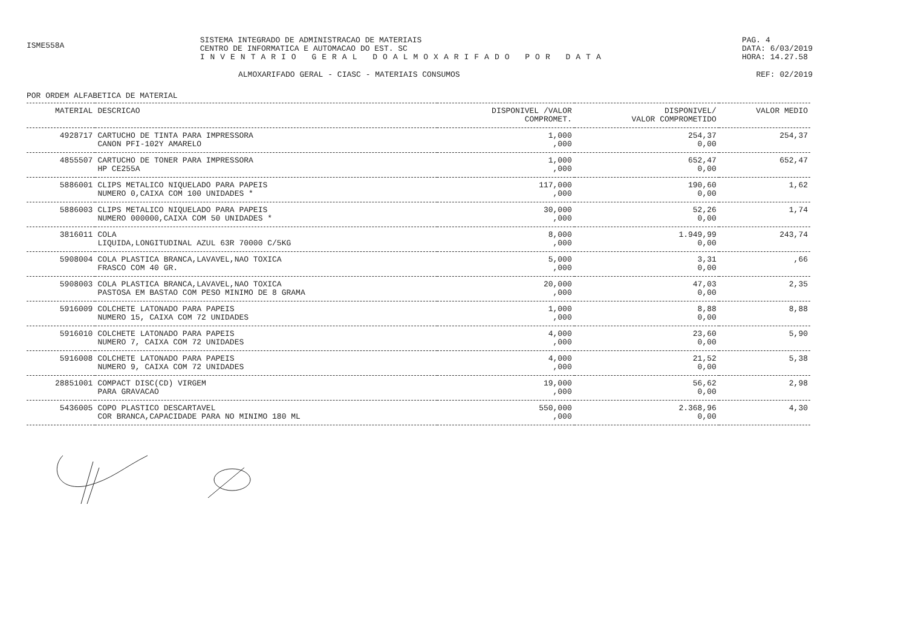ISME558A
SISTEMA INTEGRADO DE ADMINISTRACAO DE MATERIAIS
CENTRO DE INFORMATICA E AUTOMACAO DO EST. SC
INVENTARIO GERAL DOALMOXARIFADO POR DATA
PAG. 4
DATA: 6/03/2019
HORA: 14.27.58
ALMOXARIFADO GERAL - CIASC - MATERIAIS CONSUMOS
REF: 02/2019
POR ORDEM ALFABETICA DE MATERIAL
| MATERIAL | DESCRICAO | DISPONIVEL /VALOR COMPROMET. | DISPONIVEL/ VALOR COMPROMETIDO | VALOR MEDIO |
| --- | --- | --- | --- | --- |
| 4928717 | CARTUCHO DE TINTA PARA IMPRESSORA CANON PFI-102Y AMARELO | 1,000 ,000 | 254,37 0,00 | 254,37 |
| 4855507 | CARTUCHO DE TONER PARA IMPRESSORA HP CE255A | 1,000 ,000 | 652,47 0,00 | 652,47 |
| 5886001 | CLIPS METALICO NIQUELADO PARA PAPEIS NUMERO 0,CAIXA COM 100 UNIDADES * | 117,000 ,000 | 190,60 0,00 | 1,62 |
| 5886003 | CLIPS METALICO NIQUELADO PARA PAPEIS NUMERO 000000,CAIXA COM 50 UNIDADES * | 30,000 ,000 | 52,26 0,00 | 1,74 |
| 3816011 | COLA LIQUIDA,LONGITUDINAL AZUL 63R 70000 C/5KG | 8,000 ,000 | 1.949,99 0,00 | 243,74 |
| 5908004 | COLA PLASTICA BRANCA,LAVAVEL,NAO TOXICA FRASCO COM 40 GR. | 5,000 ,000 | 3,31 0,00 | ,66 |
| 5908003 | COLA PLASTICA BRANCA,LAVAVEL,NAO TOXICA PASTOSA EM BASTAO COM PESO MINIMO DE 8 GRAMA | 20,000 ,000 | 47,03 0,00 | 2,35 |
| 5916009 | COLCHETE LATONADO PARA PAPEIS NUMERO 15, CAIXA COM 72 UNIDADES | 1,000 ,000 | 8,88 0,00 | 8,88 |
| 5916010 | COLCHETE LATONADO PARA PAPEIS NUMERO 7, CAIXA COM 72 UNIDADES | 4,000 ,000 | 23,60 0,00 | 5,90 |
| 5916008 | COLCHETE LATONADO PARA PAPEIS NUMERO 9, CAIXA COM 72 UNIDADES | 4,000 ,000 | 21,52 0,00 | 5,38 |
| 28851001 | COMPACT DISC(CD) VIRGEM PARA GRAVACAO | 19,000 ,000 | 56,62 0,00 | 2,98 |
| 5436005 | COPO PLASTICO DESCARTAVEL COR BRANCA,CAPACIDADE PARA NO MINIMO 180 ML | 550,000 ,000 | 2.368,96 0,00 | 4,30 |